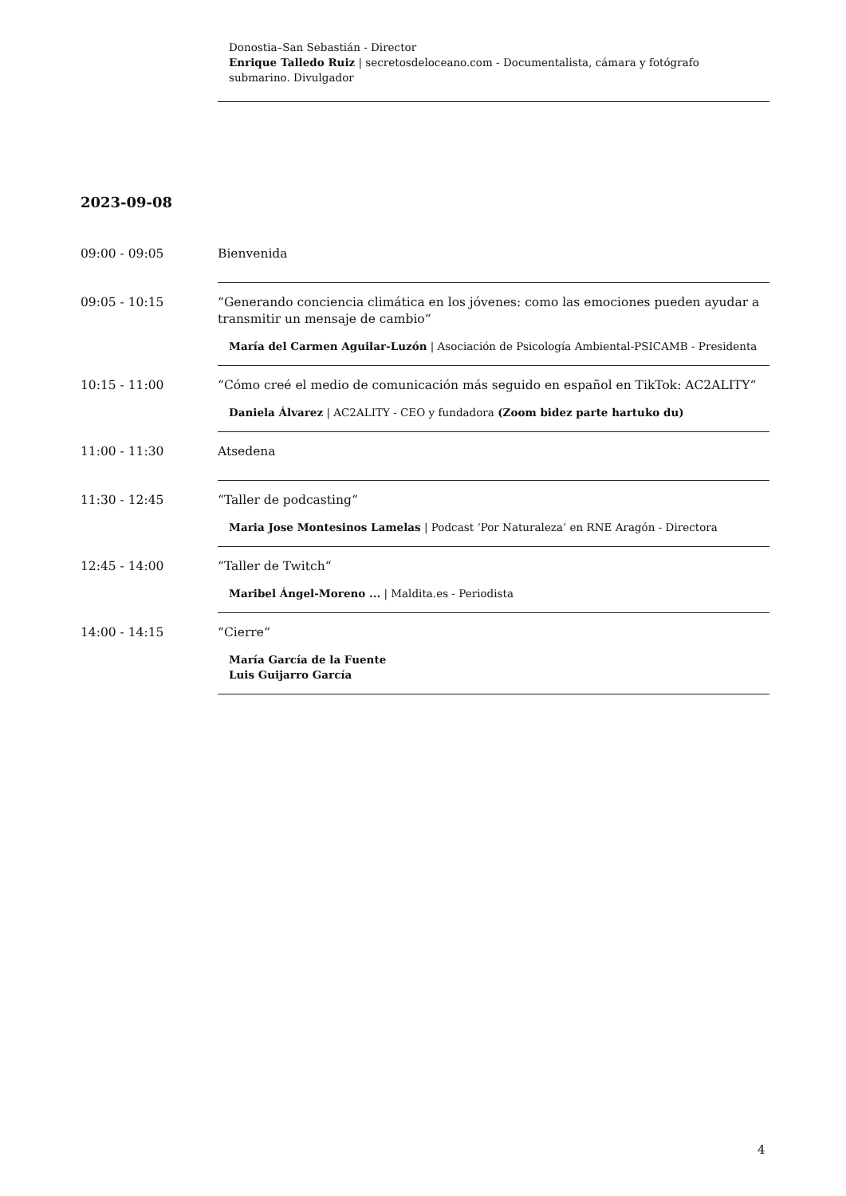Donostia–San Sebastián - Director
Enrique Talledo Ruiz | secretosdeloceano.com - Documentalista, cámara y fotógrafo submarino. Divulgador
2023-09-08
09:00 - 09:05 Bienvenida
09:05 - 10:15 “Generando conciencia climática en los jóvenes: como las emociones pueden ayudar a transmitir un mensaje de cambio“
María del Carmen Aguilar-Luzón | Asociación de Psicología Ambiental-PSICAMB - Presidenta
10:15 - 11:00 “Cómo creé el medio de comunicación más seguido en español en TikTok: AC2ALITY“
Daniela Álvarez | AC2ALITY - CEO y fundadora (Zoom bidez parte hartuko du)
11:00 - 11:30 Atsedena
11:30 - 12:45 “Taller de podcasting“
Maria Jose Montesinos Lamelas | Podcast ‘Por Naturaleza’ en RNE Aragón - Directora
12:45 - 14:00 “Taller de Twitch“
Maribel Ángel-Moreno ... | Maldita.es - Periodista
14:00 - 14:15 “Cierre“
María García de la Fuente
Luis Guijarro García
4